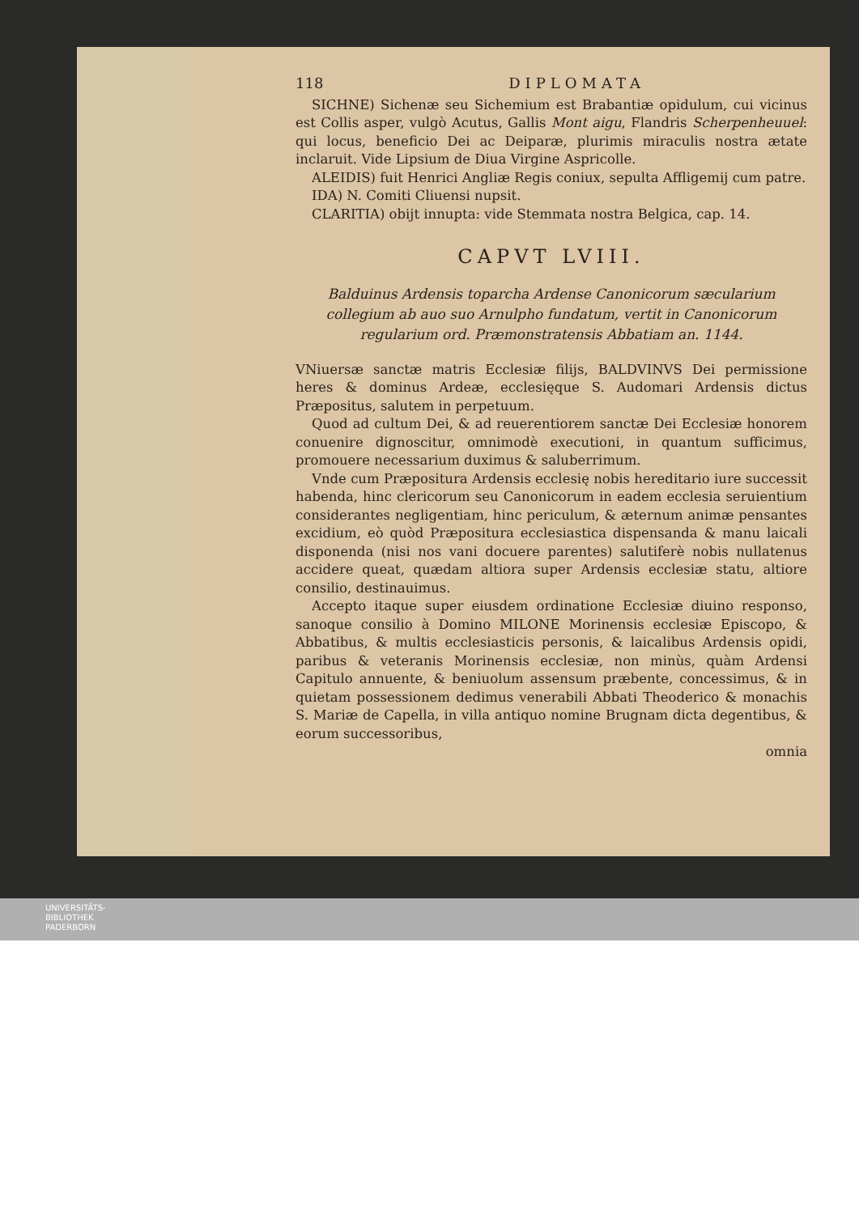118 DIPLOMATA
SICHNE) Sichenæ seu Sichemium est Brabantiæ opidulum, cui vicinus est Collis asper, vulgò Acutus, Gallis Mont aigu, Flandris Scherpenheuuel: qui locus, beneficio Dei ac Deiparæ, plurimis miraculis nostra ætate inclaruit. Vide Lipsium de Diua Virgine Aspricolle.
ALEIDIS) fuit Henrici Angliæ Regis coniux, sepulta Affligemij cum patre.
IDA) N. Comiti Cliuensi nupsit.
CLARITIA) obijt innupta: vide Stemmata nostra Belgica, cap. 14.
CAPVT LVIII.
Balduinus Ardensis toparcha Ardense Canonicorum sæcularium collegium ab auo suo Arnulpho fundatum, vertit in Canonicorum regularium ord. Præmonstratensis Abbatiam an. 1144.
VNiuersæ sanctæ matris Ecclesiæ filijs, BALDVINVS Dei permissione heres & dominus Ardeæ, ecclesięque S. Audomari Ardensis dictus Præpositus, salutem in perpetuum.
Quod ad cultum Dei, & ad reuerentiorem sanctæ Dei Ecclesiæ honorem conuenire dignoscitur, omnimodè executioni, in quantum sufficimus, promouere necessarium duximus & saluberrimum.
Vnde cum Præpositura Ardensis ecclesię nobis hereditario iure successit habenda, hinc clericorum seu Canonicorum in eadem ecclesia seruientium considerantes negligentiam, hinc periculum, & æternum animæ pensantes excidium, eò quòd Præpositura ecclesiastica dispensanda & manu laicali disponenda (nisi nos vani docuere parentes) salutiferè nobis nullatenus accidere queat, quædam altiora super Ardensis ecclesiæ statu, altiore consilio, destinauimus.
Accepto itaque super eiusdem ordinatione Ecclesiæ diuino responso, sanoque consilio à Domino MILONE Morinensis ecclesiæ Episcopo, & Abbatibus, & multis ecclesiasticis personis, & laicalibus Ardensis opidi, paribus & veteranis Morinensis ecclesiæ, non minùs, quàm Ardensi Capitulo annuente, & beniuolum assensum præbente, concessimus, & in quietam possessionem dedimus venerabili Abbati Theoderico & monachis S. Mariæ de Capella, in villa antiquo nomine Brugnam dicta degentibus, & eorum successoribus,
omnia
UNIVERSITÄTS-
BIBLIOTHEK
PADERBORN